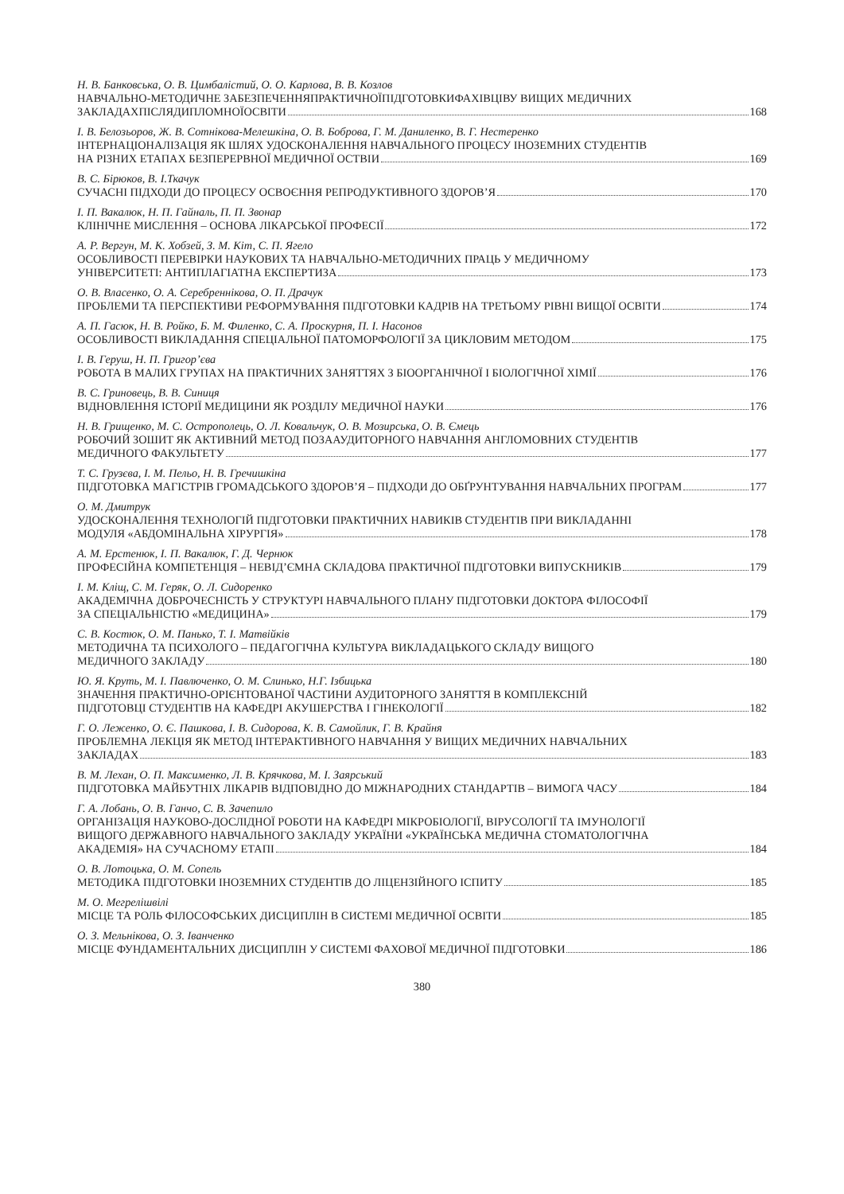Н. В. Банковська, О. В. Цимбалістий, О. О. Карлова, В. В. Козлов
НАВЧАЛЬНО-МЕТОДИЧНЕ ЗАБЕЗПЕЧЕННЯПРАКТИЧНОЇПІДГОТОВКИФАХІВЦІВУ ВИЩИХ МЕДИЧНИХ
ЗАКЛАДАХПІСЛЯДИПЛОМНОЇОСВІТИ 168
І. В. Белозьоров, Ж. В. Сотнікова-Мелешкіна, О. В. Боброва, Г. М. Даниленко, В. Г. Нестеренко
ІНТЕРНАЦІОНАЛІЗАЦІЯ ЯК ШЛЯХ УДОСКОНАЛЕННЯ НАВЧАЛЬНОГО ПРОЦЕСУ ІНОЗЕМНИХ СТУДЕНТІВ
НА РІЗНИХ ЕТАПАХ БЕЗПЕРЕРВНОЇ МЕДИЧНОЇ ОСТВІИ 169
В. С. Бірюков, В. І.Ткачук
СУЧАСНІ ПІДХОДИ ДО ПРОЦЕСУ ОСВОЄННЯ РЕПРОДУКТИВНОГО ЗДОРОВ’Я 170
І. П. Вакалюк, Н. П. Гайналь, П. П. Звонар
КЛІНІЧНЕ МИСЛЕННЯ – ОСНОВА ЛІКАРСЬКОЇ ПРОФЕСІЇ 172
А. Р. Вергун, М. К. Хобзей, З. М. Кіт, С. П. Ягело
ОСОБЛИВОСТІ ПЕРЕВІРКИ НАУКОВИХ ТА НАВЧАЛЬНО-МЕТОДИЧНИХ ПРАЦЬ У МЕДИЧНОМУ
УНІВЕРСИТЕТІ: АНТИПЛАГІАТНА ЕКСПЕРТИЗА 173
О. В. Власенко, О. А. Серебреннікова, О. П. Драчук
ПРОБЛЕМИ ТА ПЕРСПЕКТИВИ РЕФОРМУВАННЯ ПІДГОТОВКИ КАДРІВ НА ТРЕТЬОМУ РІВНІ ВИЩОЇ ОСВІТИ 174
А. П. Гасюк, Н. В. Ройко, Б. М. Филенко, С. А. Проскурня, П. І. Насонов
ОСОБЛИВОСТІ ВИКЛАДАННЯ СПЕЦІАЛЬНОЇ ПАТОМОРФОЛОГІЇ ЗА ЦИКЛОВИМ МЕТОДОМ 175
І. В. Геруш, Н. П. Григор’єва
РОБОТА В МАЛИХ ГРУПАХ НА ПРАКТИЧНИХ ЗАНЯТТЯХ З БІООРГАНІЧНОЇ І БІОЛОГІЧНОЇ ХІМІЇ 176
В. С. Гриновець, В. В. Синиця
ВІДНОВЛЕННЯ ІСТОРІЇ МЕДИЦИНИ ЯК РОЗДІЛУ МЕДИЧНОЇ НАУКИ 176
Н. В. Грищенко, М. С. Острополець, О. Л. Ковальчук, О. В. Мозирська, О. В. Ємець
РОБОЧИЙ ЗОШИТ ЯК АКТИВНИЙ МЕТОД ПОЗААУДИТОРНОГО НАВЧАННЯ АНГЛОМОВНИХ СТУДЕНТІВ
МЕДИЧНОГО ФАКУЛЬТЕТУ 177
Т. С. Грузєва, І. М. Пельо, Н. В. Гречишкіна
ПІДГОТОВКА МАГІСТРІВ ГРОМАДСЬКОГО ЗДОРОВ’Я – ПІДХОДИ ДО ОБҐРУНТУВАННЯ НАВЧАЛЬНИХ ПРОГРАМ 177
О. М. Дмитрук
УДОСКОНАЛЕННЯ ТЕХНОЛОГІЙ ПІДГОТОВКИ ПРАКТИЧНИХ НАВИКІВ СТУДЕНТІВ ПРИ ВИКЛАДАННІ
МОДУЛЯ «АБДОМІНАЛЬНА ХІРУРГІЯ» 178
А. М. Ерстенюк, І. П. Вакалюк, Г. Д. Чернюк
ПРОФЕСІЙНА КОМПЕТЕНЦІЯ – НЕВІД’ЄМНА СКЛАДОВА ПРАКТИЧНОЇ ПІДГОТОВКИ ВИПУСКНИКІВ 179
І. М. Кліщ, С. М. Геряк, О. Л. Сидоренко
АКАДЕМІЧНА ДОБРОЧЕСНІСТЬ У СТРУКТУРІ НАВЧАЛЬНОГО ПЛАНУ ПІДГОТОВКИ ДОКТОРА ФІЛОСОФІЇ
ЗА СПЕЦІАЛЬНІСТЮ «МЕДИЦИНА» 179
С. В. Костюк, О. М. Панько, Т. І. Матвійків
МЕТОДИЧНА ТА ПСИХОЛОГО – ПЕДАГОГІЧНА КУЛЬТУРА ВИКЛАДАЦЬКОГО СКЛАДУ ВИЩОГО
МЕДИЧНОГО ЗАКЛАДУ 180
Ю. Я. Круть, М. І. Павлюченко, О. М. Слинько, Н.Г. Ізбицька
ЗНАЧЕННЯ ПРАКТИЧНО-ОРІЄНТОВАНОЇ ЧАСТИНИ АУДИТОРНОГО ЗАНЯТТЯ В КОМПЛЕКСНІЙ
ПІДГОТОВЦІ СТУДЕНТІВ НА КАФЕДРІ АКУШЕРСТВА І ГІНЕКОЛОГІЇ 182
Г. О. Леженко, О. Є. Пашкова, І. В. Сидорова, К. В. Самойлик, Г. В. Крайня
ПРОБЛЕМНА ЛЕКЦІЯ ЯК МЕТОД ІНТЕРАКТИВНОГО НАВЧАННЯ У ВИЩИХ МЕДИЧНИХ НАВЧАЛЬНИХ
ЗАКЛАДАХ 183
В. М. Лехан, О. П. Максименко, Л. В. Крячкова, М. І. Заярський
ПІДГОТОВКА МАЙБУТНІХ ЛІКАРІВ ВІДПОВІДНО ДО МІЖНАРОДНИХ СТАНДАРТІВ – ВИМОГА ЧАСУ 184
Г. А. Лобань, О. В. Ганчо, С. В. Зачепило
ОРГАНІЗАЦІЯ НАУКОВО-ДОСЛІДНОЇ РОБОТИ НА КАФЕДРІ МІКРОБІОЛОГІЇ, ВІРУСОЛОГІЇ ТА ІМУНОЛОГІЇ
ВИЩОГО ДЕРЖАВНОГО НАВЧАЛЬНОГО ЗАКЛАДУ УКРАЇНИ «УКРАЇНСЬКА МЕДИЧНА СТОМАТОЛОГІЧНА
АКАДЕМІЯ» НА СУЧАСНОМУ ЕТАПІ 184
О. В. Лотоцька, О. М. Сопель
МЕТОДИКА ПІДГОТОВКИ ІНОЗЕМНИХ СТУДЕНТІВ ДО ЛІЦЕНЗІЙНОГО ІСПИТУ 185
М. О. Мегрелішвілі
МІСЦЕ ТА РОЛЬ ФІЛОСОФСЬКИХ ДИСЦИПЛІН В СИСТЕМІ МЕДИЧНОЇ ОСВІТИ 185
О. З. Мельнікова, О. З. Іванченко
МІСЦЕ ФУНДАМЕНТАЛЬНИХ ДИСЦИПЛІН У СИСТЕМІ ФАХОВОЇ МЕДИЧНОЇ ПІДГОТОВКИ 186
380